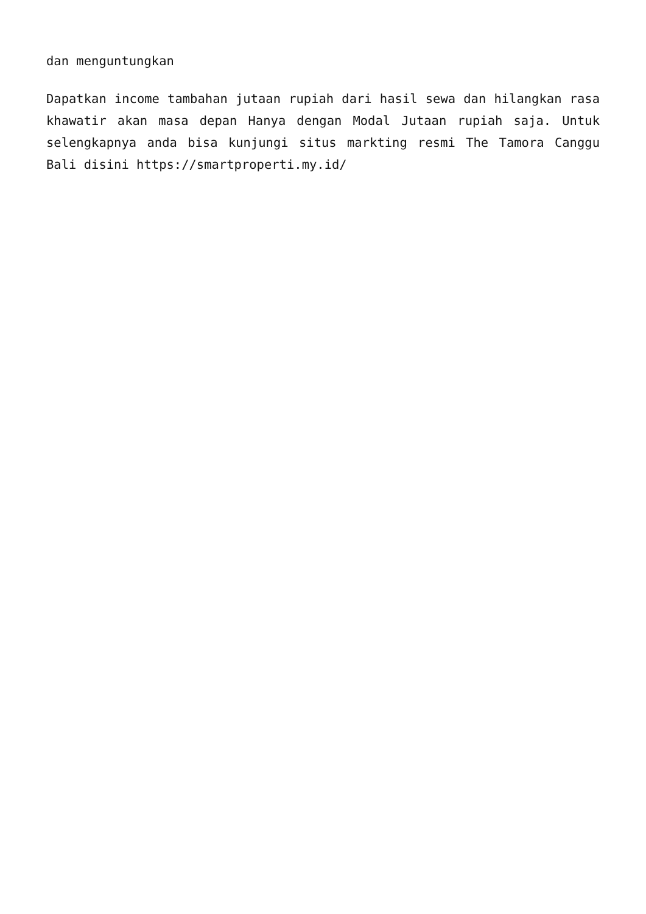dan menguntungkan
Dapatkan income tambahan jutaan rupiah dari hasil sewa dan hilangkan rasa khawatir akan masa depan Hanya dengan Modal Jutaan rupiah saja. Untuk selengkapnya anda bisa kunjungi situs markting resmi The Tamora Canggu Bali disini https://smartproperti.my.id/